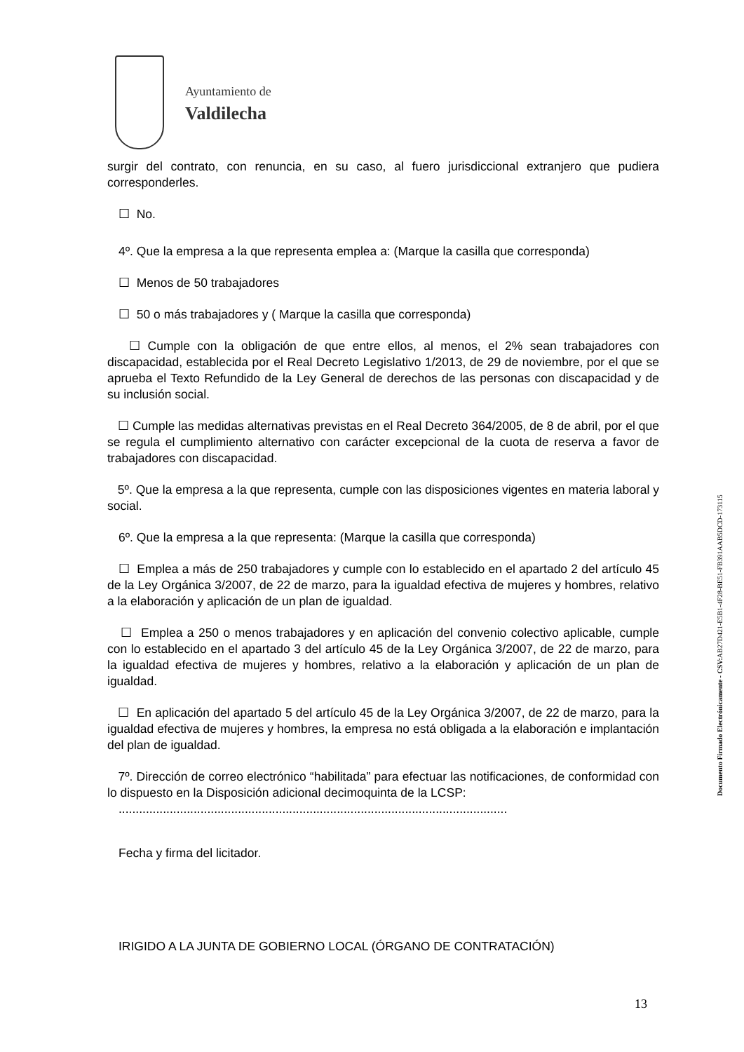Ayuntamiento de
Valdilecha
surgir del contrato, con renuncia, en su caso, al fuero jurisdiccional extranjero que pudiera corresponderles.
☐ No.
4º. Que la empresa a la que representa emplea a: (Marque la casilla que corresponda)
☐ Menos de 50 trabajadores
☐ 50 o más trabajadores y ( Marque la casilla que corresponda)
☐ Cumple con la obligación de que entre ellos, al menos, el 2% sean trabajadores con discapacidad, establecida por el Real Decreto Legislativo 1/2013, de 29 de noviembre, por el que se aprueba el Texto Refundido de la Ley General de derechos de las personas con discapacidad y de su inclusión social.
☐ Cumple las medidas alternativas previstas en el Real Decreto 364/2005, de 8 de abril, por el que se regula el cumplimiento alternativo con carácter excepcional de la cuota de reserva a favor de trabajadores con discapacidad.
5º. Que la empresa a la que representa, cumple con las disposiciones vigentes en materia laboral y social.
6º. Que la empresa a la que representa: (Marque la casilla que corresponda)
☐ Emplea a más de 250 trabajadores y cumple con lo establecido en el apartado 2 del artículo 45 de la Ley Orgánica 3/2007, de 22 de marzo, para la igualdad efectiva de mujeres y hombres, relativo a la elaboración y aplicación de un plan de igualdad.
☐ Emplea a 250 o menos trabajadores y en aplicación del convenio colectivo aplicable, cumple con lo establecido en el apartado 3 del artículo 45 de la Ley Orgánica 3/2007, de 22 de marzo, para la igualdad efectiva de mujeres y hombres, relativo a la elaboración y aplicación de un plan de igualdad.
☐ En aplicación del apartado 5 del artículo 45 de la Ley Orgánica 3/2007, de 22 de marzo, para la igualdad efectiva de mujeres y hombres, la empresa no está obligada a la elaboración e implantación del plan de igualdad.
7º. Dirección de correo electrónico “habilitada” para efectuar las notificaciones, de conformidad con lo dispuesto en la Disposición adicional decimoquinta de la LCSP:
..................................................................................................................
Fecha y firma del licitador.
IRIGIDO A LA JUNTA DE GOBIERNO LOCAL (ÓRGANO DE CONTRATACIÓN)
Documento Firmado Electrónicamente - CSV: AB27D421-E5B1-4F28-BE51-FB391AAB5DCD-173115
13